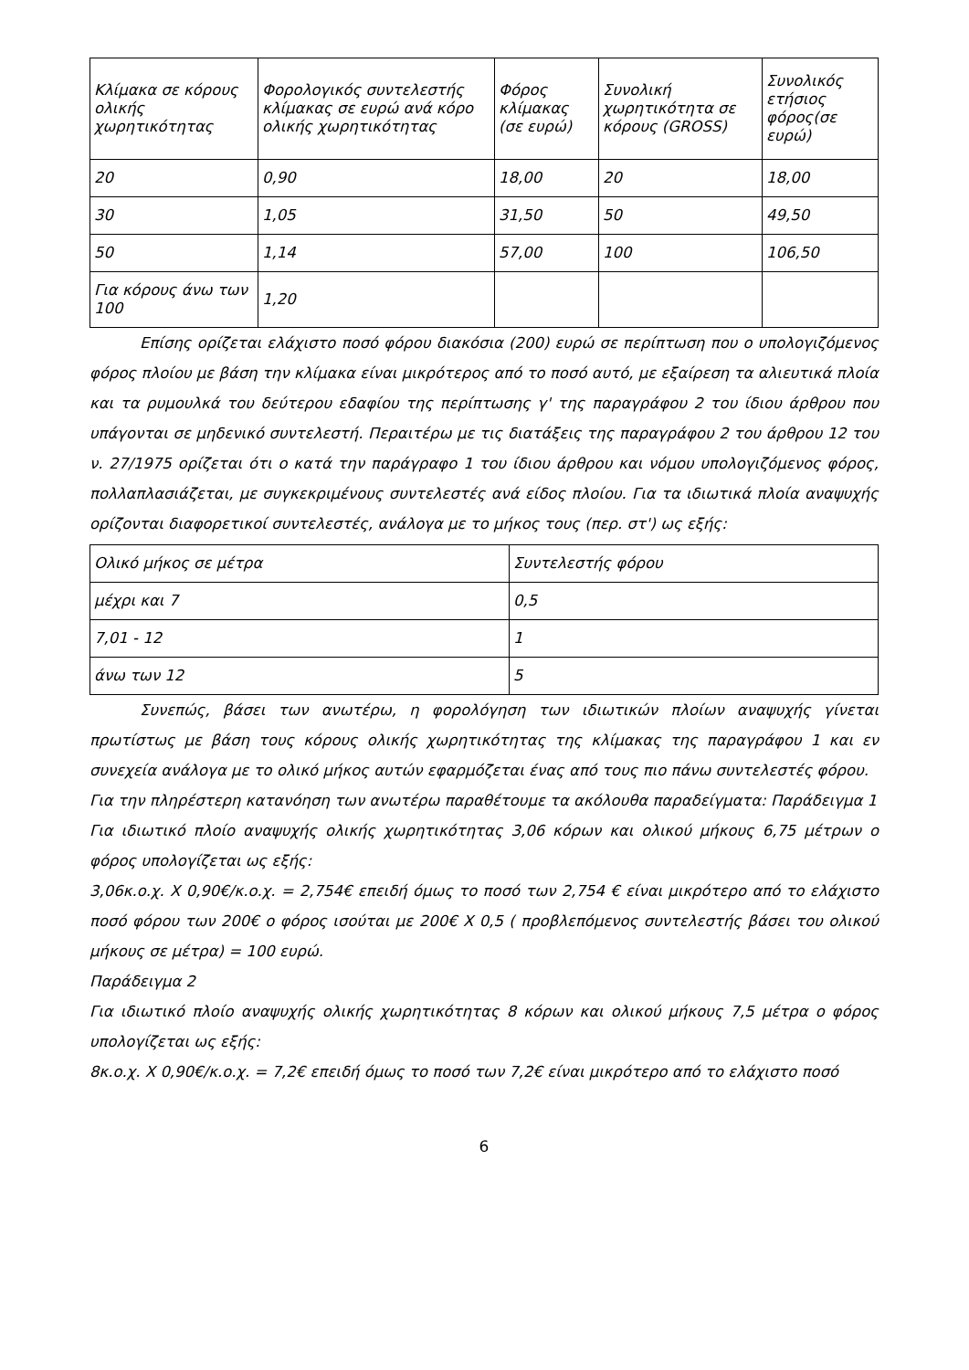| Κλίμακα σε κόρους ολικής χωρητικότητας | Φορολογικός συντελεστής κλίμακας σε ευρώ ανά κόρο ολικής χωρητικότητας | Φόρος κλίμακας (σε ευρώ) | Συνολική χωρητικότητα σε κόρους (GROSS) | Συνολικός ετήσιος φόρος(σε ευρώ) |
| --- | --- | --- | --- | --- |
| 20 | 0,90 | 18,00 | 20 | 18,00 |
| 30 | 1,05 | 31,50 | 50 | 49,50 |
| 50 | 1,14 | 57,00 | 100 | 106,50 |
| Για κόρους άνω των 100 | 1,20 | | | |
Επίσης ορίζεται ελάχιστο ποσό φόρου διακόσια (200) ευρώ σε περίπτωση που ο υπολογιζόμενος φόρος πλοίου με βάση την κλίμακα είναι μικρότερος από το ποσό αυτό, με εξαίρεση τα αλιευτικά πλοία και τα ρυμουλκά του δεύτερου εδαφίου της περίπτωσης γ' της παραγράφου 2 του ίδιου άρθρου που υπάγονται σε μηδενικό συντελεστή. Περαιτέρω με τις διατάξεις της παραγράφου 2 του άρθρου 12 του ν. 27/1975 ορίζεται ότι ο κατά την παράγραφο 1 του ίδιου άρθρου και νόμου υπολογιζόμενος φόρος, πολλαπλασιάζεται, με συγκεκριμένους συντελεστές ανά είδος πλοίου. Για τα ιδιωτικά πλοία αναψυχής ορίζονται διαφορετικοί συντελεστές, ανάλογα με το μήκος τους (περ. στ') ως εξής:
| Ολικό μήκος σε μέτρα | Συντελεστής φόρου |
| --- | --- |
| μέχρι και 7 | 0,5 |
| 7,01 - 12 | 1 |
| άνω των 12 | 5 |
Συνεπώς, βάσει των ανωτέρω, η φορολόγηση των ιδιωτικών πλοίων αναψυχής γίνεται πρωτίστως με βάση τους κόρους ολικής χωρητικότητας της κλίμακας της παραγράφου 1 και εν συνεχεία ανάλογα με το ολικό μήκος αυτών εφαρμόζεται ένας από τους πιο πάνω συντελεστές φόρου.
Για την πληρέστερη κατανόηση των ανωτέρω παραθέτουμε τα ακόλουθα παραδείγματα: Παράδειγμα 1
Για ιδιωτικό πλοίο αναψυχής ολικής χωρητικότητας 3,06 κόρων και ολικού μήκους 6,75 μέτρων ο φόρος υπολογίζεται ως εξής:
3,06κ.ο.χ. Χ 0,90€/κ.ο.χ. = 2,754€ επειδή όμως το ποσό των 2,754 € είναι μικρότερο από το ελάχιστο ποσό φόρου των 200€ ο φόρος ισούται με 200€ Χ 0,5 ( προβλεπόμενος συντελεστής βάσει του ολικού μήκους σε μέτρα) = 100 ευρώ.
Παράδειγμα 2
Για ιδιωτικό πλοίο αναψυχής ολικής χωρητικότητας 8 κόρων και ολικού μήκους 7,5 μέτρα ο φόρος υπολογίζεται ως εξής:
8κ.ο.χ. Χ 0,90€/κ.ο.χ. = 7,2€ επειδή όμως το ποσό των 7,2€ είναι μικρότερο από το ελάχιστο ποσό
6